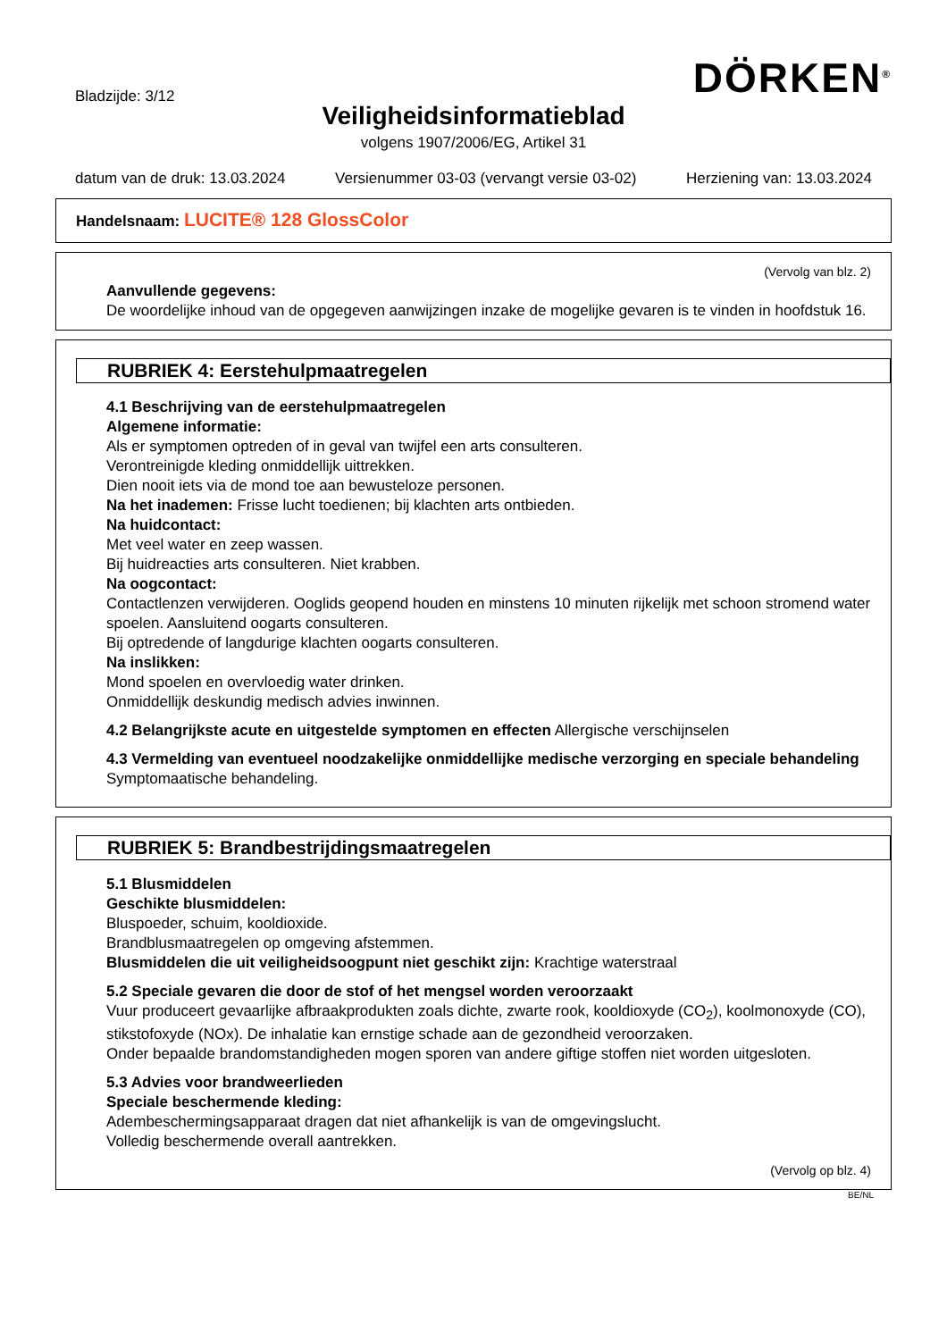Bladzijde: 3/12
DÖRKEN<sup>®</sup>
Veiligheidsinformatieblad
volgens 1907/2006/EG, Artikel 31
datum van de druk: 13.03.2024 Versienummer 03-03 (vervangt versie 03-02) Herziening van: 13.03.2024
Handelsnaam: LUCITE® 128 GlossColor
(Vervolg van blz. 2)
Aanvullende gegevens:
De woordelijke inhoud van de opgegeven aanwijzingen inzake de mogelijke gevaren is te vinden in hoofdstuk 16.
RUBRIEK 4: Eerstehulpmaatregelen
4.1 Beschrijving van de eerstehulpmaatregelen
Algemene informatie:
Als er symptomen optreden of in geval van twijfel een arts consulteren.
Verontreinigde kleding onmiddellijk uittrekken.
Dien nooit iets via de mond toe aan bewusteloze personen.
Na het inademen: Frisse lucht toedienen; bij klachten arts ontbieden.
Na huidcontact:
Met veel water en zeep wassen.
Bij huidreacties arts consulteren. Niet krabben.
Na oogcontact:
Contactlenzen verwijderen. Ooglids geopend houden en minstens 10 minuten rijkelijk met schoon stromend water spoelen. Aansluitend oogarts consulteren.
Bij optredende of langdurige klachten oogarts consulteren.
Na inslikken:
Mond spoelen en overvloedig water drinken.
Onmiddellijk deskundig medisch advies inwinnen.
4.2 Belangrijkste acute en uitgestelde symptomen en effecten Allergische verschijnselen
4.3 Vermelding van eventueel noodzakelijke onmiddellijke medische verzorging en speciale behandeling
Symptomaatische behandeling.
RUBRIEK 5: Brandbestrijdingsmaatregelen
5.1 Blusmiddelen
Geschikte blusmiddelen:
Bluspoeder, schuim, kooldioxide.
Brandblusmaatregelen op omgeving afstemmen.
Blusmiddelen die uit veiligheidsoogpunt niet geschikt zijn: Krachtige waterstraal
5.2 Speciale gevaren die door de stof of het mengsel worden veroorzaakt
Vuur produceert gevaarlijke afbraakprodukten zoals dichte, zwarte rook, kooldioxyde (CO<sub>2</sub>), koolmonoxyde (CO), stikstofoxyde (NOx). De inhalatie kan ernstige schade aan de gezondheid veroorzaken.
Onder bepaalde brandomstandigheden mogen sporen van andere giftige stoffen niet worden uitgesloten.
5.3 Advies voor brandweerlieden
Speciale beschermende kleding:
Adembeschermingsapparaat dragen dat niet afhankelijk is van de omgevingslucht.
Volledig beschermende overall aantrekken.
(Vervolg op blz. 4)
BE/NL